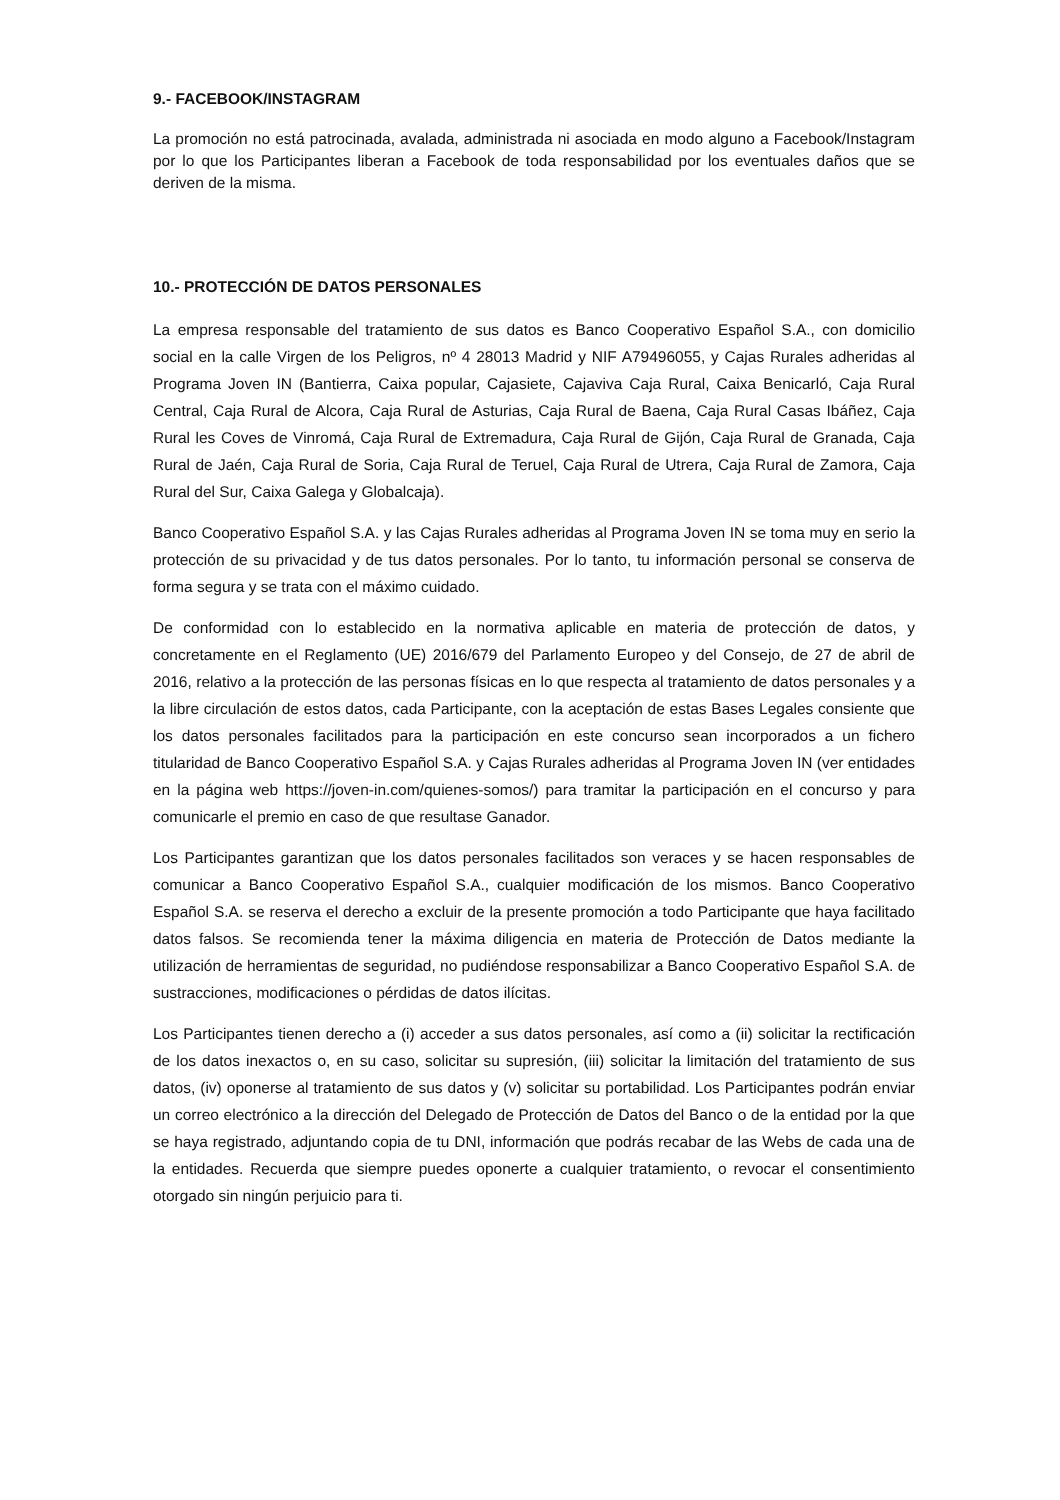9.- FACEBOOK/INSTAGRAM
La promoción no está patrocinada, avalada, administrada ni asociada en modo alguno a Facebook/Instagram por lo que los Participantes liberan a Facebook de toda responsabilidad por los eventuales daños que se deriven de la misma.
10.- PROTECCIÓN DE DATOS PERSONALES
La empresa responsable del tratamiento de sus datos es Banco Cooperativo Español S.A., con domicilio social en la calle Virgen de los Peligros, nº 4 28013 Madrid y NIF A79496055, y Cajas Rurales adheridas al Programa Joven IN (Bantierra, Caixa popular, Cajasiete, Cajaviva Caja Rural, Caixa Benicarló, Caja Rural Central, Caja Rural de Alcora, Caja Rural de Asturias, Caja Rural de Baena, Caja Rural Casas Ibáñez, Caja Rural les Coves de Vinromá, Caja Rural de Extremadura, Caja Rural de Gijón, Caja Rural de Granada, Caja Rural de Jaén, Caja Rural de Soria, Caja Rural de Teruel, Caja Rural de Utrera, Caja Rural de Zamora, Caja Rural del Sur, Caixa Galega y Globalcaja).
Banco Cooperativo Español S.A. y las Cajas Rurales adheridas al Programa Joven IN se toma muy en serio la protección de su privacidad y de tus datos personales. Por lo tanto, tu información personal se conserva de forma segura y se trata con el máximo cuidado.
De conformidad con lo establecido en la normativa aplicable en materia de protección de datos, y concretamente en el Reglamento (UE) 2016/679 del Parlamento Europeo y del Consejo, de 27 de abril de 2016, relativo a la protección de las personas físicas en lo que respecta al tratamiento de datos personales y a la libre circulación de estos datos, cada Participante, con la aceptación de estas Bases Legales consiente que los datos personales facilitados para la participación en este concurso sean incorporados a un fichero titularidad de Banco Cooperativo Español S.A. y Cajas Rurales adheridas al Programa Joven IN (ver entidades en la página web https://joven-in.com/quienes-somos/) para tramitar la participación en el concurso y para comunicarle el premio en caso de que resultase Ganador.
Los Participantes garantizan que los datos personales facilitados son veraces y se hacen responsables de comunicar a Banco Cooperativo Español S.A., cualquier modificación de los mismos. Banco Cooperativo Español S.A. se reserva el derecho a excluir de la presente promoción a todo Participante que haya facilitado datos falsos. Se recomienda tener la máxima diligencia en materia de Protección de Datos mediante la utilización de herramientas de seguridad, no pudiéndose responsabilizar a Banco Cooperativo Español S.A. de sustracciones, modificaciones o pérdidas de datos ilícitas.
Los Participantes tienen derecho a (i) acceder a sus datos personales, así como a (ii) solicitar la rectificación de los datos inexactos o, en su caso, solicitar su supresión, (iii) solicitar la limitación del tratamiento de sus datos, (iv) oponerse al tratamiento de sus datos y (v) solicitar su portabilidad. Los Participantes podrán enviar un correo electrónico a la dirección del Delegado de Protección de Datos del Banco o de la entidad por la que se haya registrado, adjuntando copia de tu DNI, información que podrás recabar de las Webs de cada una de la entidades. Recuerda que siempre puedes oponerte a cualquier tratamiento, o revocar el consentimiento otorgado sin ningún perjuicio para ti.